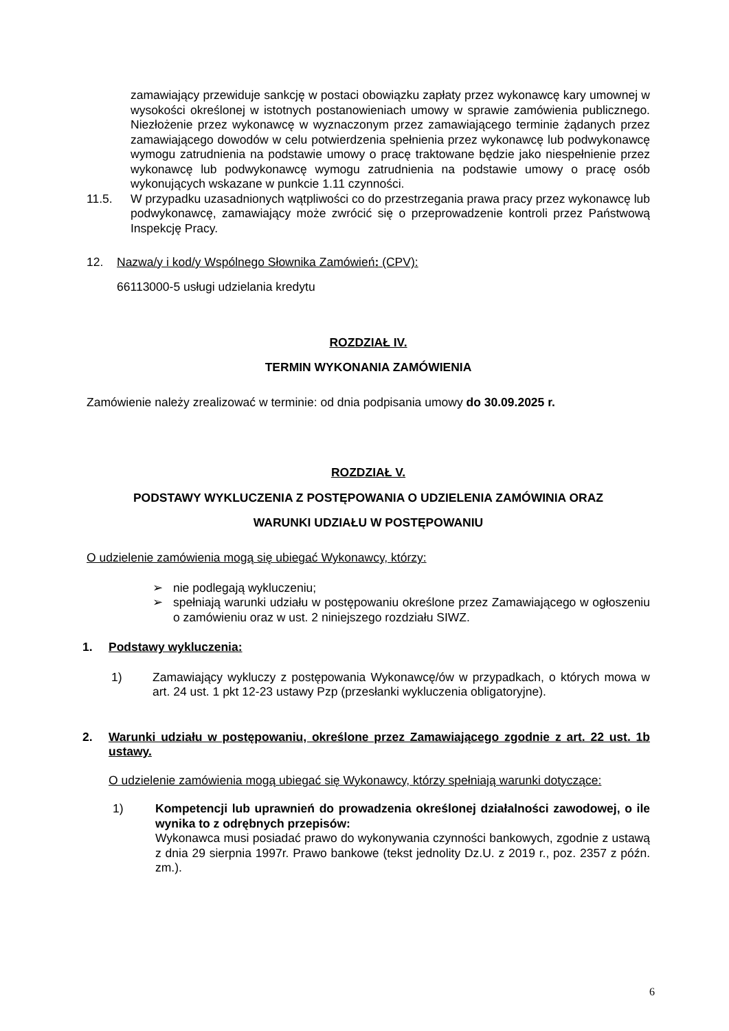zamawiający przewiduje sankcję w postaci obowiązku zapłaty przez wykonawcę kary umownej w wysokości określonej w istotnych postanowieniach umowy w sprawie zamówienia publicznego. Niezłożenie przez wykonawcę w wyznaczonym przez zamawiającego terminie żądanych przez zamawiającego dowodów w celu potwierdzenia spełnienia przez wykonawcę lub podwykonawcę wymogu zatrudnienia na podstawie umowy o pracę traktowane będzie jako niespełnienie przez wykonawcę lub podwykonawcę wymogu zatrudnienia na podstawie umowy o pracę osób wykonujących wskazane w punkcie 1.11 czynności.
11.5. W przypadku uzasadnionych wątpliwości co do przestrzegania prawa pracy przez wykonawcę lub podwykonawcę, zamawiający może zwrócić się o przeprowadzenie kontroli przez Państwową Inspekcję Pracy.
12. Nazwa/y i kod/y Wspólnego Słownika Zamówień: (CPV):
66113000-5 usługi udzielania kredytu
ROZDZIAŁ IV.
TERMIN WYKONANIA ZAMÓWIENIA
Zamówienie należy zrealizować w terminie: od dnia podpisania umowy do 30.09.2025 r.
ROZDZIAŁ V.
PODSTAWY WYKLUCZENIA Z POSTĘPOWANIA O UDZIELENIA ZAMÓWINIA ORAZ
WARUNKI UDZIAŁU W POSTĘPOWANIU
O udzielenie zamówienia mogą się ubiegać Wykonawcy, którzy:
➢ nie podlegają wykluczeniu;
➢ spełniają warunki udziału w postępowaniu określone przez Zamawiającego w ogłoszeniu o zamówieniu oraz w ust. 2 niniejszego rozdziału SIWZ.
1. Podstawy wykluczenia:
1) Zamawiający wykluczy z postępowania Wykonawcę/ów w przypadkach, o których mowa w art. 24 ust. 1 pkt 12-23 ustawy Pzp (przesłanki wykluczenia obligatoryjne).
2. Warunki udziału w postępowaniu, określone przez Zamawiającego zgodnie z art. 22 ust. 1b ustawy.
O udzielenie zamówienia mogą ubiegać się Wykonawcy, którzy spełniają warunki dotyczące:
1) Kompetencji lub uprawnień do prowadzenia określonej działalności zawodowej, o ile wynika to z odrębnych przepisów:
Wykonawca musi posiadać prawo do wykonywania czynności bankowych, zgodnie z ustawą z dnia 29 sierpnia 1997r. Prawo bankowe (tekst jednolity Dz.U. z 2019 r., poz. 2357 z późn. zm.).
6